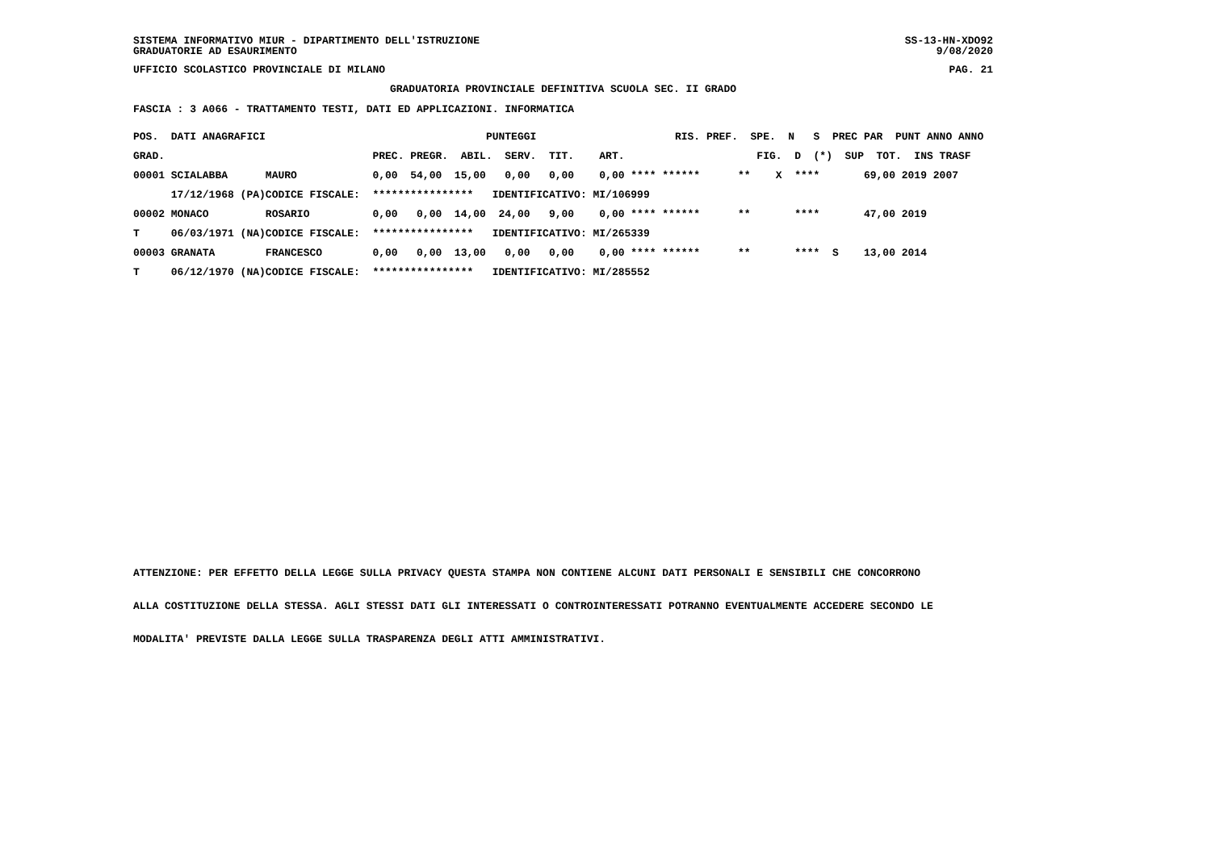SISTEMA INFORMATIVO MIUR - DIPARTIMENTO DELL'ISTRUZIONE SS-13-HN-XDO92
GRADUATORIE AD ESAURIMENTO 9/08/2020
UFFICIO SCOLASTICO PROVINCIALE DI MILANO PAG. 21
GRADUATORIA PROVINCIALE DEFINITIVA SCUOLA SEC. II GRADO
FASCIA : 3 A066 - TRATTAMENTO TESTI, DATI ED APPLICAZIONI. INFORMATICA
| POS. DATI ANAGRAFICI | | PUNTEGGI | RIS. PREF. SPE. N S PREC PAR PUNT ANNO ANNO |
| --- | --- | --- | --- |
| GRAD. | | PREC. PREGR. ABIL. SERV. TIT. | ART. FIG. D (*) SUP TOT. INS TRASF |
| 00001 SCIALABBA | MAURO | 0,00 54,00 15,00 0,00 0,00 | 0,00 **** ****** ** X **** 69,00 2019 2007 |
| 17/12/1968 (PA) | CODICE FISCALE: | **************** IDENTIFICATIVO: | MI/106999 |
| 00002 MONACO | ROSARIO | 0,00 0,00 14,00 24,00 9,00 | 0,00 **** ****** ** **** 47,00 2019 |
| T 06/03/1971 (NA) | CODICE FISCALE: | **************** IDENTIFICATIVO: | MI/265339 |
| 00003 GRANATA | FRANCESCO | 0,00 0,00 13,00 0,00 0,00 | 0,00 **** ****** ** **** S 13,00 2014 |
| T 06/12/1970 (NA) | CODICE FISCALE: | **************** IDENTIFICATIVO: | MI/285552 |
ATTENZIONE: PER EFFETTO DELLA LEGGE SULLA PRIVACY QUESTA STAMPA NON CONTIENE ALCUNI DATI PERSONALI E SENSIBILI CHE CONCORRONO
ALLA COSTITUZIONE DELLA STESSA. AGLI STESSI DATI GLI INTERESSATI O CONTROINTERESSATI POTRANNO EVENTUALMENTE ACCEDERE SECONDO LE
MODALITA' PREVISTE DALLA LEGGE SULLA TRASPARENZA DEGLI ATTI AMMINISTRATIVI.